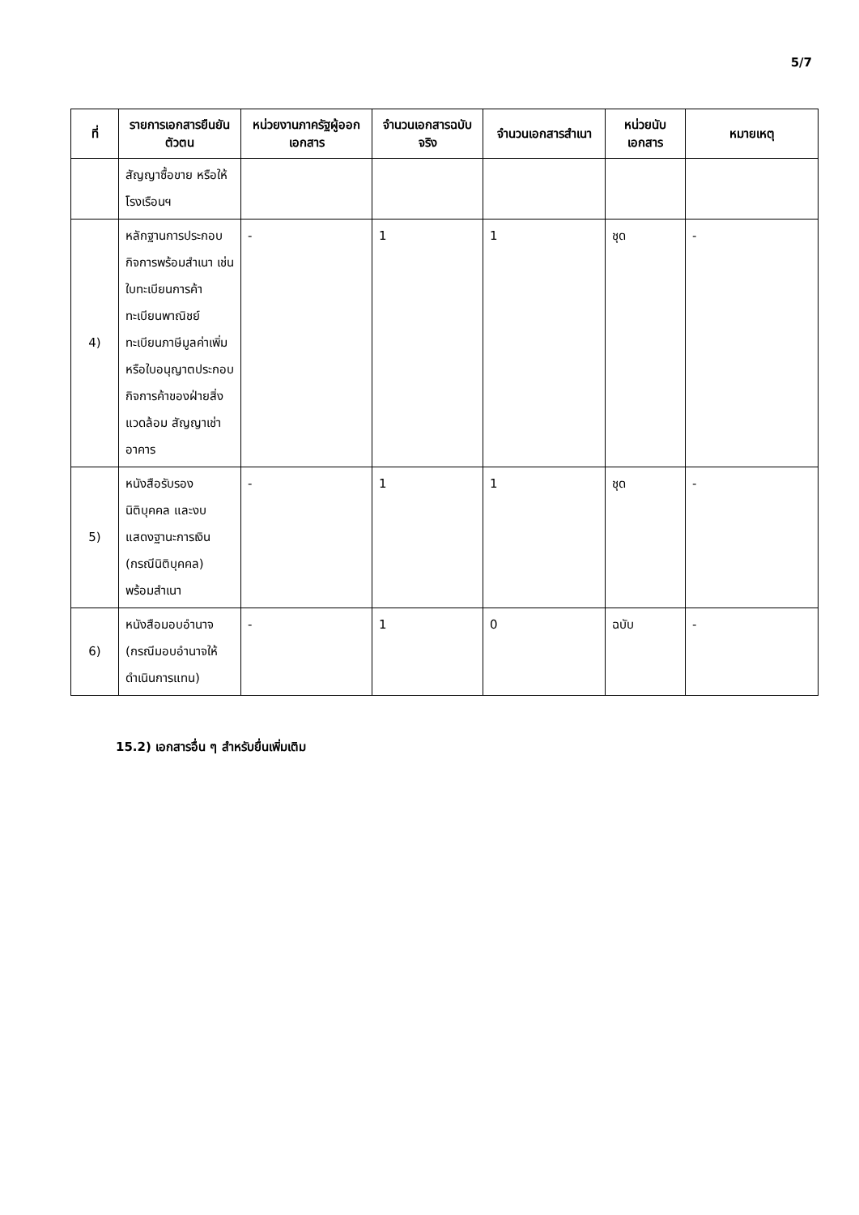5/7
| ที่ | รายการเอกสารยืนยันตัวตน | หน่วยงานภาครัฐผู้ออกเอกสาร | จำนวนเอกสารฉบับจริง | จำนวนเอกสารสำเนา | หน่วยนับเอกสาร | หมายเหตุ |
| --- | --- | --- | --- | --- | --- | --- |
| | สัญญาซื้อขาย หรือให้โรงเรือนฯ | | | | | |
| 4) | หลักฐานการประกอบกิจการพร้อมสำเนา เช่น ใบทะเบียนการค้า ทะเบียนพาณิชย์ ทะเบียนภาษีมูลค่าเพิ่ม หรือใบอนุญาตประกอบกิจการค้าของฝ่ายสิ่งแวดล้อม สัญญาเช่าอาคาร | - | 1 | 1 | ชุด | - |
| 5) | หนังสือรับรองนิติบุคคล และงบแสดงฐานะการเงิน (กรณีนิติบุคคล) พร้อมสำเนา | - | 1 | 1 | ชุด | - |
| 6) | หนังสือมอบอำนาจ (กรณีมอบอำนาจให้ดำเนินการแทน) | - | 1 | 0 | ฉบับ | - |
15.2) เอกสารอื่น ๆ สำหรับยื่นเพิ่มเติม